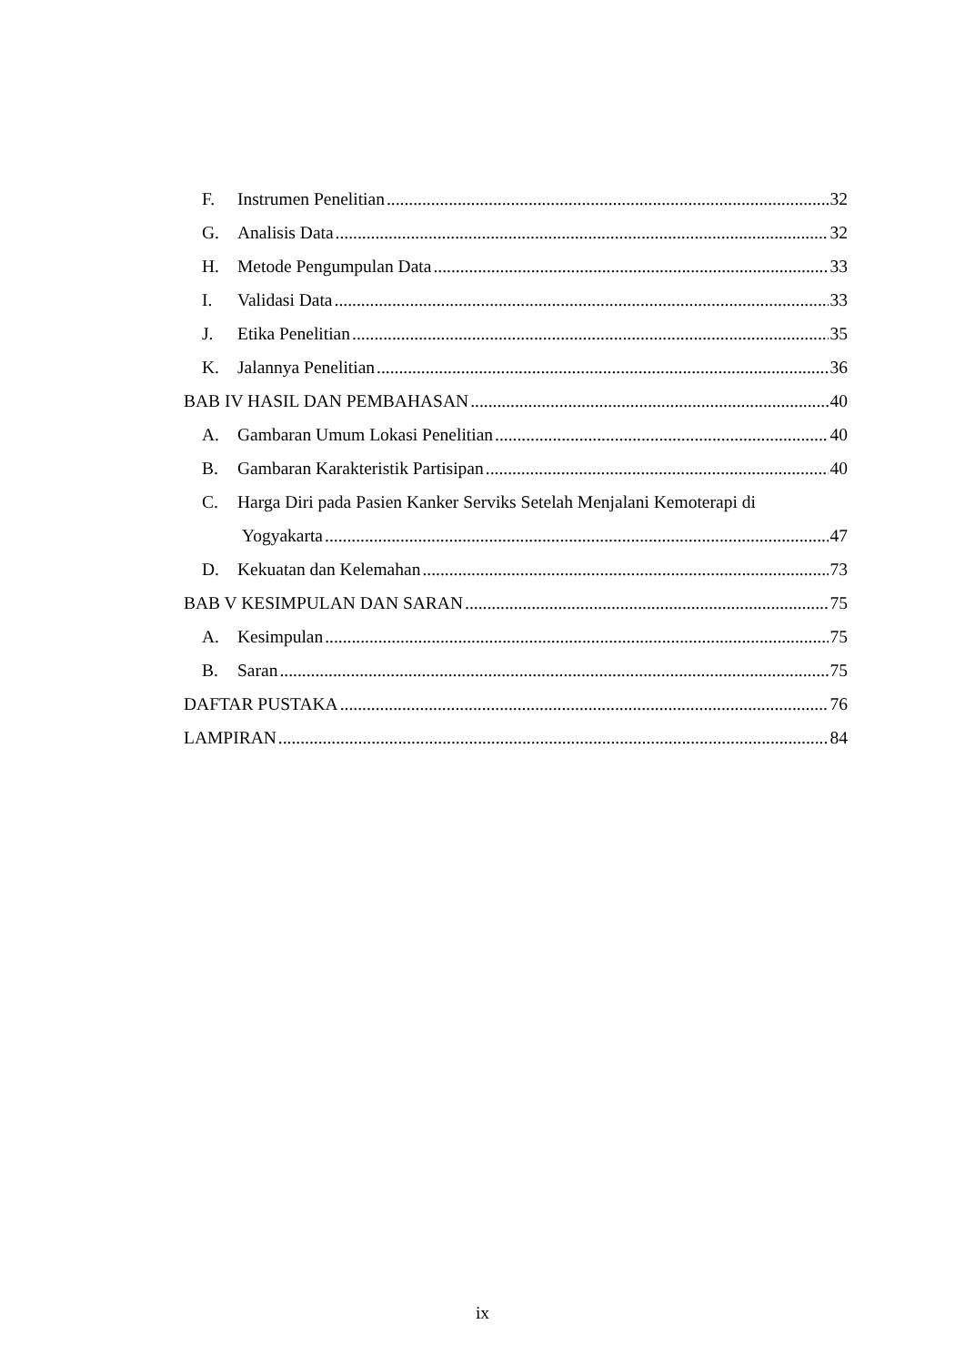F. Instrumen Penelitian 32
G. Analisis Data 32
H. Metode Pengumpulan Data 33
I. Validasi Data 33
J. Etika Penelitian 35
K. Jalannya Penelitian 36
BAB IV HASIL DAN PEMBAHASAN 40
A. Gambaran Umum Lokasi Penelitian 40
B. Gambaran Karakteristik Partisipan 40
C. Harga Diri pada Pasien Kanker Serviks Setelah Menjalani Kemoterapi di
Yogyakarta 47
D. Kekuatan dan Kelemahan 73
BAB V KESIMPULAN DAN SARAN 75
A. Kesimpulan 75
B. Saran 75
DAFTAR PUSTAKA 76
LAMPIRAN 84
ix